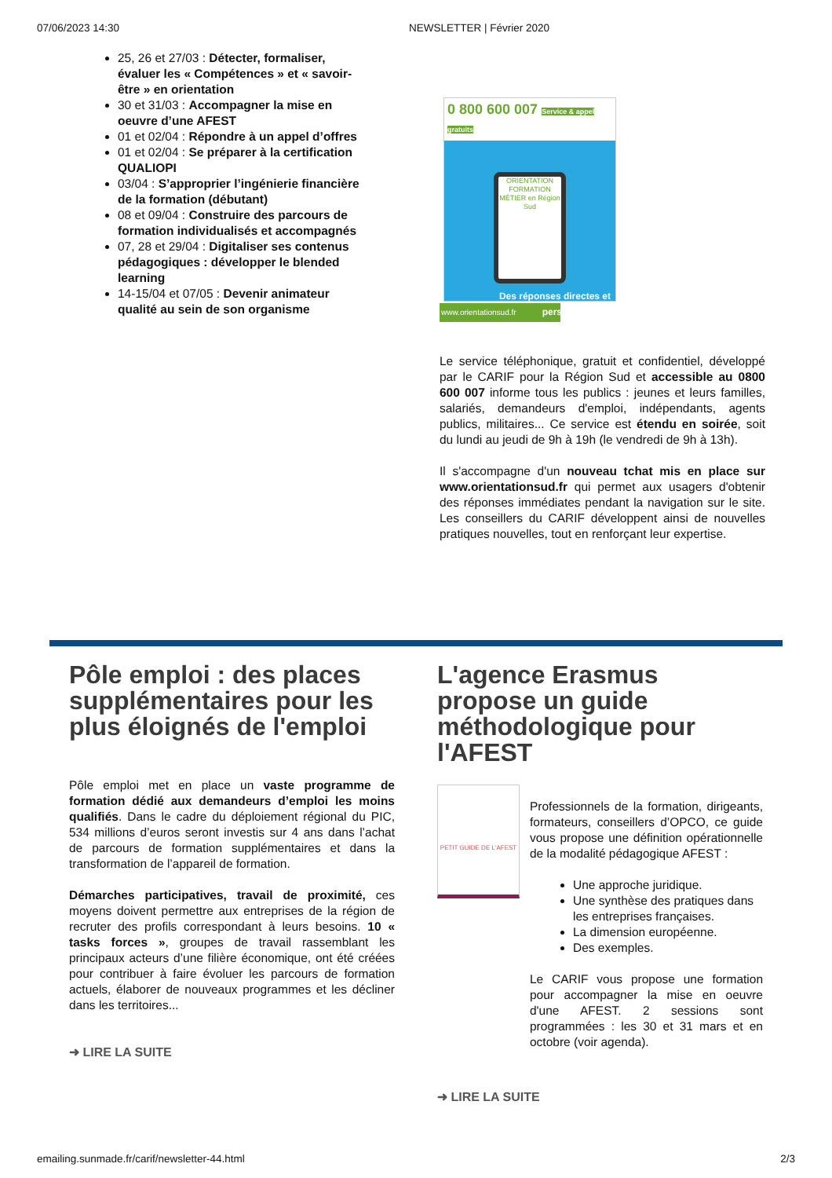07/06/2023 14:30 NEWSLETTER | Février 2020
25, 26 et 27/03 : Détecter, formaliser, évaluer les « Compétences » et « savoir-être » en orientation
30 et 31/03 : Accompagner la mise en oeuvre d’une AFEST
01 et 02/04 : Répondre à un appel d’offres
01 et 02/04 : Se préparer à la certification QUALIOPI
03/04 : S’approprier l’ingénierie financière de la formation (débutant)
08 et 09/04 : Construire des parcours de formation individualisés et accompagnés
07, 28 et 29/04 : Digitaliser ses contenus pédagogiques : développer le blended learning
14-15/04 et 07/05 : Devenir animateur qualité au sein de son organisme
0 800 600 007 Service & appel gratuits
ORIENTATION FORMATION MÉTIER en Région Sud
Des réponses directes et personnalisées
www.orientationsud.fr
Le service téléphonique, gratuit et confidentiel, développé par le CARIF pour la Région Sud et accessible au 0800 600 007 informe tous les publics : jeunes et leurs familles, salariés, demandeurs d'emploi, indépendants, agents publics, militaires... Ce service est étendu en soirée, soit du lundi au jeudi de 9h à 19h (le vendredi de 9h à 13h).
Il s'accompagne d'un nouveau tchat mis en place sur www.orientationsud.fr qui permet aux usagers d'obtenir des réponses immédiates pendant la navigation sur le site. Les conseillers du CARIF développent ainsi de nouvelles pratiques nouvelles, tout en renforçant leur expertise.
Pôle emploi : des places supplémentaires pour les plus éloignés de l'emploi
Pôle emploi met en place un vaste programme de formation dédié aux demandeurs d’emploi les moins qualifiés. Dans le cadre du déploiement régional du PIC, 534 millions d’euros seront investis sur 4 ans dans l’achat de parcours de formation supplémentaires et dans la transformation de l’appareil de formation.
Démarches participatives, travail de proximité, ces moyens doivent permettre aux entreprises de la région de recruter des profils correspondant à leurs besoins. 10 « tasks forces », groupes de travail rassemblant les principaux acteurs d’une filière économique, ont été créées pour contribuer à faire évoluer les parcours de formation actuels, élaborer de nouveaux programmes et les décliner dans les territoires...
➜ LIRE LA SUITE
L'agence Erasmus propose un guide méthodologique pour l'AFEST
PETIT GUIDE DE L'AFEST
Professionnels de la formation, dirigeants, formateurs, conseillers d’OPCO, ce guide vous propose une définition opérationnelle de la modalité pédagogique AFEST :
Une approche juridique.
Une synthèse des pratiques dans les entreprises françaises.
La dimension européenne.
Des exemples.
Le CARIF vous propose une formation pour accompagner la mise en oeuvre d'une AFEST. 2 sessions sont programmées : les 30 et 31 mars et en octobre (voir agenda).
➜ LIRE LA SUITE
emailing.sunmade.fr/carif/newsletter-44.html 2/3